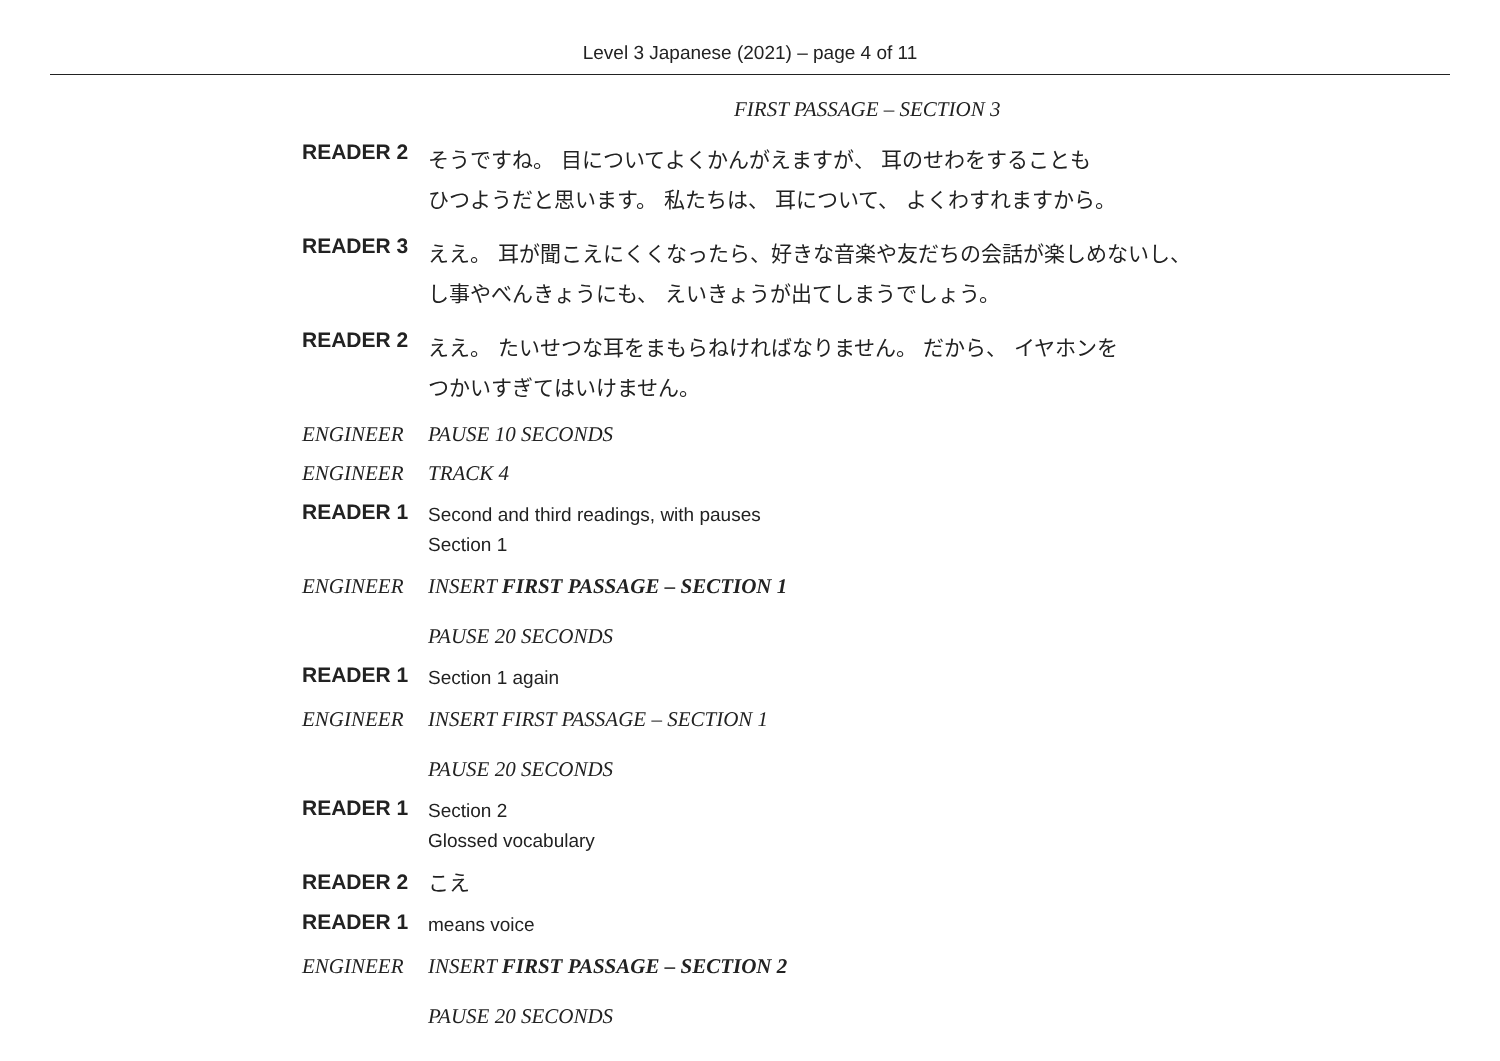Level 3 Japanese (2021) – page 4 of 11
FIRST PASSAGE – SECTION 3
READER 2
そうですね。 目についてよくかんがえますが、 耳のせわをすることも
ひつようだと思います。 私たちは、 耳について、 よくわすれますから。
READER 3
ええ。 耳が聞こえにくくなったら、好きな音楽や友だちの会話が楽しめないし、
し事やべんきょうにも、 えいきょうが出てしまうでしょう。
READER 2
ええ。 たいせつな耳をまもらねければなりません。 だから、 イヤホンを
つかいすぎてはいけません。
ENGINEER PAUSE 10 SECONDS
ENGINEER TRACK 4
READER 1
Second and third readings, with pauses
Section 1
ENGINEER INSERT FIRST PASSAGE – SECTION 1
PAUSE 20 SECONDS
READER 1
Section 1 again
ENGINEER INSERT FIRST PASSAGE – SECTION 1
PAUSE 20 SECONDS
READER 1
Section 2
Glossed vocabulary
READER 2
こえ
READER 1
means voice
ENGINEER INSERT FIRST PASSAGE – SECTION 2
PAUSE 20 SECONDS